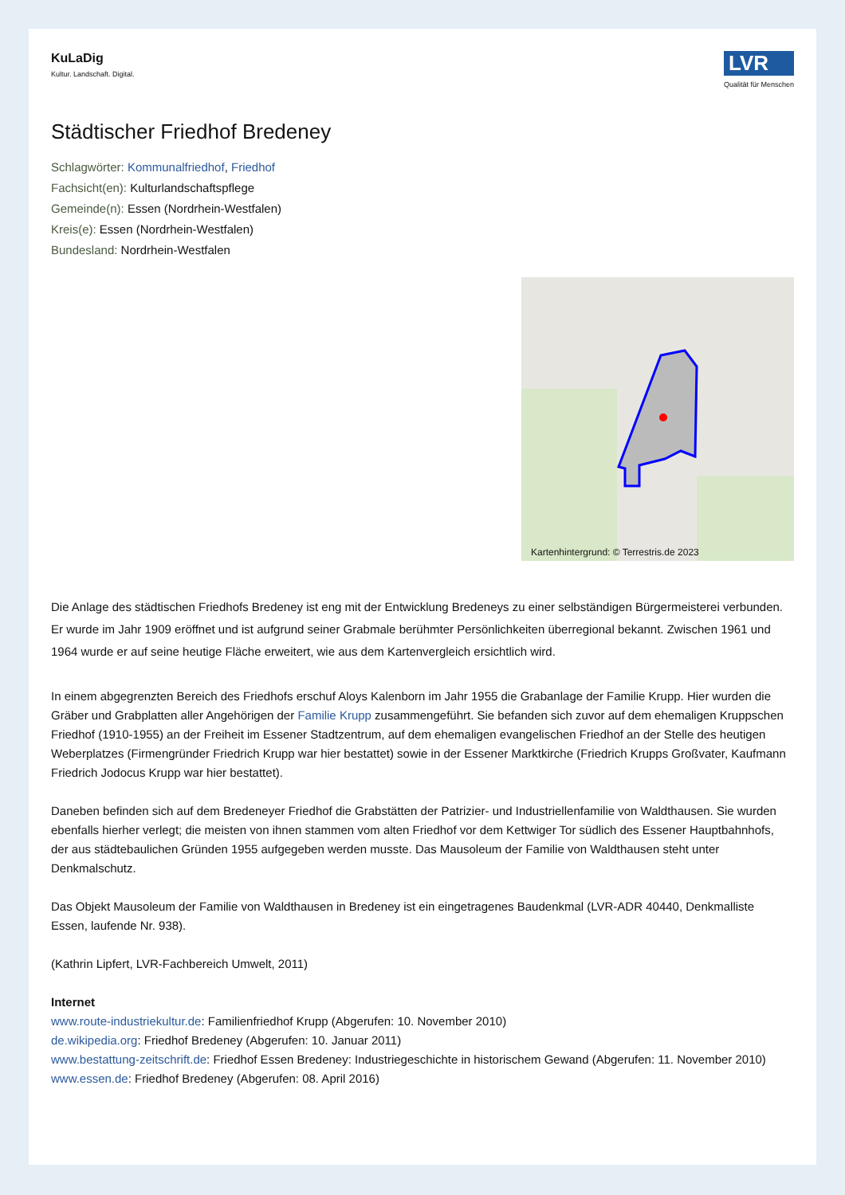KuLaDig
Kultur. Landschaft. Digital.
LVR
Qualität für Menschen
Städtischer Friedhof Bredeney
Schlagwörter: Kommunalfriedhof, Friedhof
Fachsicht(en): Kulturlandschaftspflege
Gemeinde(n): Essen (Nordrhein-Westfalen)
Kreis(e): Essen (Nordrhein-Westfalen)
Bundesland: Nordrhein-Westfalen
Kartenhintergrund: © Terrestris.de 2023
Die Anlage des städtischen Friedhofs Bredeney ist eng mit der Entwicklung Bredeneys zu einer selbständigen Bürgermeisterei verbunden. Er wurde im Jahr 1909 eröffnet und ist aufgrund seiner Grabmale berühmter Persönlichkeiten überregional bekannt. Zwischen 1961 und 1964 wurde er auf seine heutige Fläche erweitert, wie aus dem Kartenvergleich ersichtlich wird.
In einem abgegrenzten Bereich des Friedhofs erschuf Aloys Kalenborn im Jahr 1955 die Grabanlage der Familie Krupp. Hier wurden die Gräber und Grabplatten aller Angehörigen der Familie Krupp zusammengeführt. Sie befanden sich zuvor auf dem ehemaligen Kruppschen Friedhof (1910-1955) an der Freiheit im Essener Stadtzentrum, auf dem ehemaligen evangelischen Friedhof an der Stelle des heutigen Weberplatzes (Firmengründer Friedrich Krupp war hier bestattet) sowie in der Essener Marktkirche (Friedrich Krupps Großvater, Kaufmann Friedrich Jodocus Krupp war hier bestattet).
Daneben befinden sich auf dem Bredeneyer Friedhof die Grabstätten der Patrizier- und Industriellenfamilie von Waldthausen. Sie wurden ebenfalls hierher verlegt; die meisten von ihnen stammen vom alten Friedhof vor dem Kettwiger Tor südlich des Essener Hauptbahnhofs, der aus städtebaulichen Gründen 1955 aufgegeben werden musste. Das Mausoleum der Familie von Waldthausen steht unter Denkmalschutz.
Das Objekt Mausoleum der Familie von Waldthausen in Bredeney ist ein eingetragenes Baudenkmal (LVR-ADR 40440, Denkmalliste Essen, laufende Nr. 938).
(Kathrin Lipfert, LVR-Fachbereich Umwelt, 2011)
Internet
www.route-industriekultur.de: Familienfriedhof Krupp (Abgerufen: 10. November 2010)
de.wikipedia.org: Friedhof Bredeney (Abgerufen: 10. Januar 2011)
www.bestattung-zeitschrift.de: Friedhof Essen Bredeney: Industriegeschichte in historischem Gewand (Abgerufen: 11. November 2010)
www.essen.de: Friedhof Bredeney (Abgerufen: 08. April 2016)